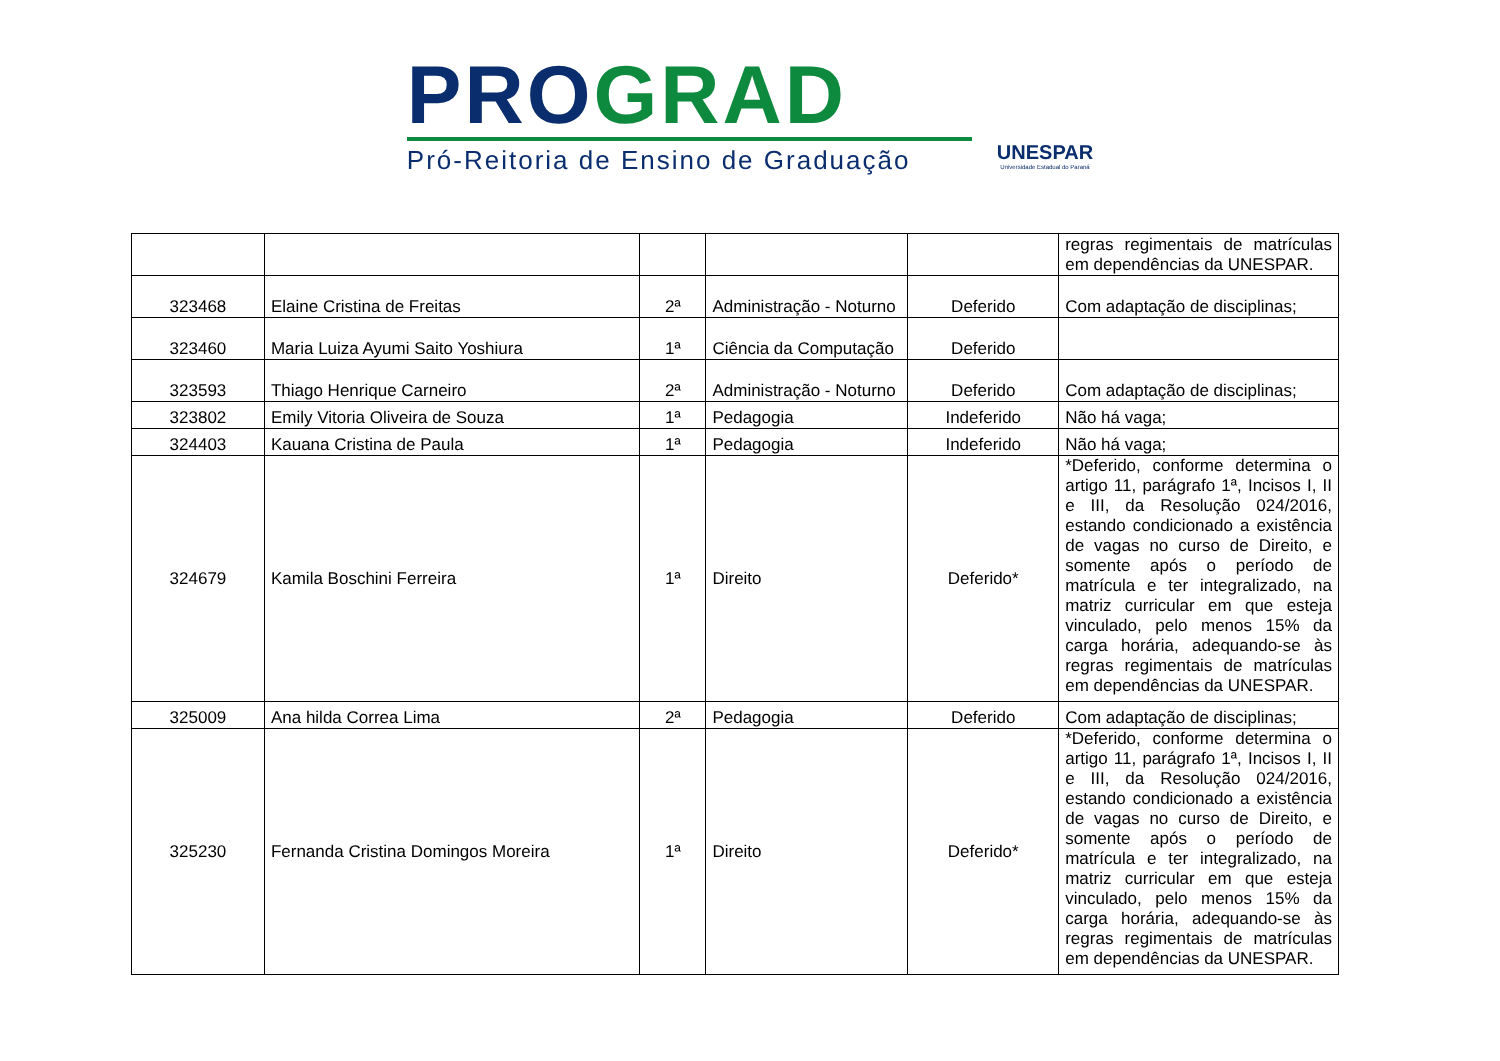PRO GRAD
Pró-Reitoria de Ensino de Graduação
UNESPAR
Universidade Estadual do Paraná
| | | | | | regras regimentais de matrículas em dependências da UNESPAR. |
| 323468 | Elaine Cristina de Freitas | 2ª | Administração - Noturno | Deferido | Com adaptação de disciplinas; |
| 323460 | Maria Luiza Ayumi Saito Yoshiura | 1ª | Ciência da Computação | Deferido | |
| 323593 | Thiago Henrique Carneiro | 2ª | Administração - Noturno | Deferido | Com adaptação de disciplinas; |
| 323802 | Emily Vitoria Oliveira de Souza | 1ª | Pedagogia | Indeferido | Não há vaga; |
| 324403 | Kauana Cristina de Paula | 1ª | Pedagogia | Indeferido | Não há vaga; |
| 324679 | Kamila Boschini Ferreira | 1ª | Direito | Deferido* | *Deferido, conforme determina o artigo 11, parágrafo 1ª, Incisos I, II e III, da Resolução 024/2016, estando condicionado a existência de vagas no curso de Direito, e somente após o período de matrícula e ter integralizado, na matriz curricular em que esteja vinculado, pelo menos 15% da carga horária, adequando-se às regras regimentais de matrículas em dependências da UNESPAR. |
| 325009 | Ana hilda Correa Lima | 2ª | Pedagogia | Deferido | Com adaptação de disciplinas; |
| 325230 | Fernanda Cristina Domingos Moreira | 1ª | Direito | Deferido* | *Deferido, conforme determina o artigo 11, parágrafo 1ª, Incisos I, II e III, da Resolução 024/2016, estando condicionado a existência de vagas no curso de Direito, e somente após o período de matrícula e ter integralizado, na matriz curricular em que esteja vinculado, pelo menos 15% da carga horária, adequando-se às regras regimentais de matrículas em dependências da UNESPAR. |